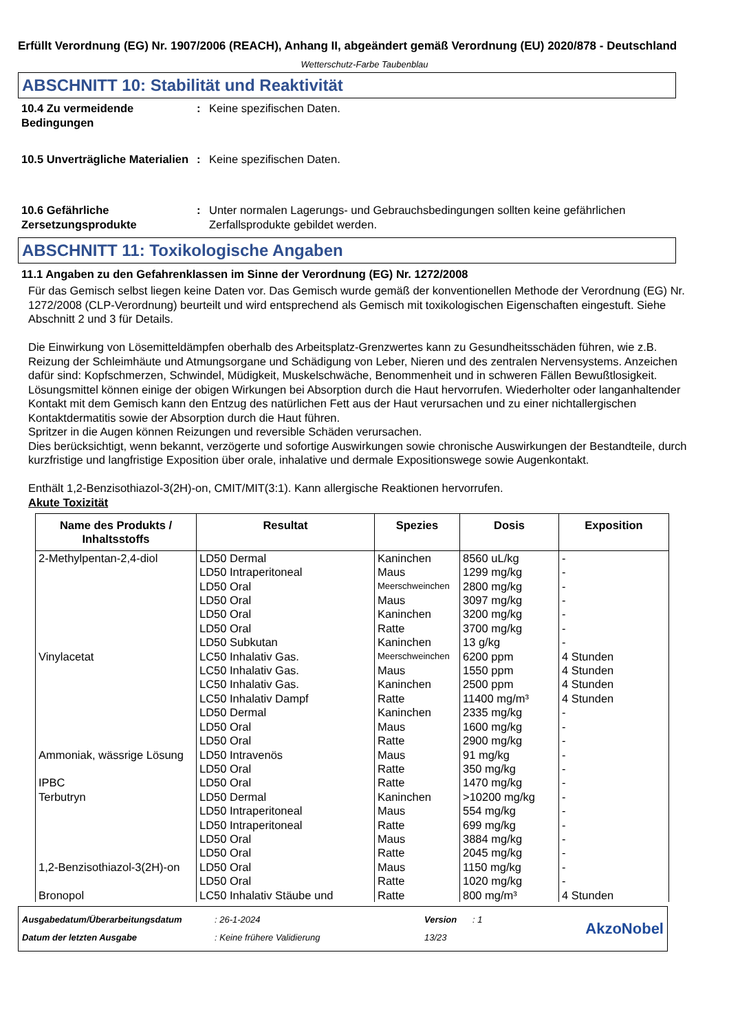Erfüllt Verordnung (EG) Nr. 1907/2006 (REACH), Anhang II, abgeändert gemäß Verordnung (EU) 2020/878 - Deutschland
Wetterschutz-Farbe Taubenblau
ABSCHNITT 10: Stabilität und Reaktivität
10.4 Zu vermeidende Bedingungen
: Keine spezifischen Daten.
10.5 Unverträgliche Materialien
: Keine spezifischen Daten.
10.6 Gefährliche Zersetzungsprodukte
: Unter normalen Lagerungs- und Gebrauchsbedingungen sollten keine gefährlichen Zerfallsprodukte gebildet werden.
ABSCHNITT 11: Toxikologische Angaben
11.1 Angaben zu den Gefahrenklassen im Sinne der Verordnung (EG) Nr. 1272/2008
Für das Gemisch selbst liegen keine Daten vor. Das Gemisch wurde gemäß der konventionellen Methode der Verordnung (EG) Nr. 1272/2008 (CLP-Verordnung) beurteilt und wird entsprechend als Gemisch mit toxikologischen Eigenschaften eingestuft. Siehe Abschnitt 2 und 3 für Details.
Die Einwirkung von Lösemitteldämpfen oberhalb des Arbeitsplatz-Grenzwertes kann zu Gesundheitsschäden führen, wie z.B. Reizung der Schleimhäute und Atmungsorgane und Schädigung von Leber, Nieren und des zentralen Nervensystems. Anzeichen dafür sind: Kopfschmerzen, Schwindel, Müdigkeit, Muskelschwäche, Benommenheit und in schweren Fällen Bewußtlosigkeit.
Lösungsmittel können einige der obigen Wirkungen bei Absorption durch die Haut hervorrufen. Wiederholter oder langanhaltender Kontakt mit dem Gemisch kann den Entzug des natürlichen Fett aus der Haut verursachen und zu einer nichtallergischen Kontaktdermatitis sowie der Absorption durch die Haut führen.
Spritzer in die Augen können Reizungen und reversible Schäden verursachen.
Dies berücksichtigt, wenn bekannt, verzögerte und sofortige Auswirkungen sowie chronische Auswirkungen der Bestandteile, durch kurzfristige und langfristige Exposition über orale, inhalative und dermale Expositionswege sowie Augenkontakt.
Enthält 1,2-Benzisothiazol-3(2H)-on, CMIT/MIT(3:1). Kann allergische Reaktionen hervorrufen.
Akute Toxizität
| Name des Produkts / Inhaltsstoffs | Resultat | Spezies | Dosis | Exposition |
| --- | --- | --- | --- | --- |
| 2-Methylpentan-2,4-diol | LD50 Dermal | Kaninchen | 8560 uL/kg | - |
| | LD50 Intraperitoneal | Maus | 1299 mg/kg | - |
| | LD50 Oral | Meerschweinchen | 2800 mg/kg | - |
| | LD50 Oral | Maus | 3097 mg/kg | - |
| | LD50 Oral | Kaninchen | 3200 mg/kg | - |
| | LD50 Oral | Ratte | 3700 mg/kg | - |
| | LD50 Subkutan | Kaninchen | 13 g/kg | - |
| Vinylacetat | LC50 Inhalativ Gas. | Meerschweinchen | 6200 ppm | 4 Stunden |
| | LC50 Inhalativ Gas. | Maus | 1550 ppm | 4 Stunden |
| | LC50 Inhalativ Gas. | Kaninchen | 2500 ppm | 4 Stunden |
| | LC50 Inhalativ Dampf | Ratte | 11400 mg/m³ | 4 Stunden |
| | LD50 Dermal | Kaninchen | 2335 mg/kg | - |
| | LD50 Oral | Maus | 1600 mg/kg | - |
| | LD50 Oral | Ratte | 2900 mg/kg | - |
| Ammoniak, wässrige Lösung | LD50 Intravenös | Maus | 91 mg/kg | - |
| | LD50 Oral | Ratte | 350 mg/kg | - |
| IPBC | LD50 Oral | Ratte | 1470 mg/kg | - |
| Terbutryn | LD50 Dermal | Kaninchen | >10200 mg/kg | - |
| | LD50 Intraperitoneal | Maus | 554 mg/kg | - |
| | LD50 Intraperitoneal | Ratte | 699 mg/kg | - |
| | LD50 Oral | Maus | 3884 mg/kg | - |
| | LD50 Oral | Ratte | 2045 mg/kg | - |
| 1,2-Benzisothiazol-3(2H)-on | LD50 Oral | Maus | 1150 mg/kg | - |
| | LD50 Oral | Ratte | 1020 mg/kg | - |
| Bronopol | LC50 Inhalativ Stäube und | Ratte | 800 mg/m³ | 4 Stunden |
Ausgabedatum/Überarbeitungsdatum
Datum der letzten Ausgabe
: 26-1-2024
: Keine frühere Validierung
Version
13/23
: 1
AkzoNobel